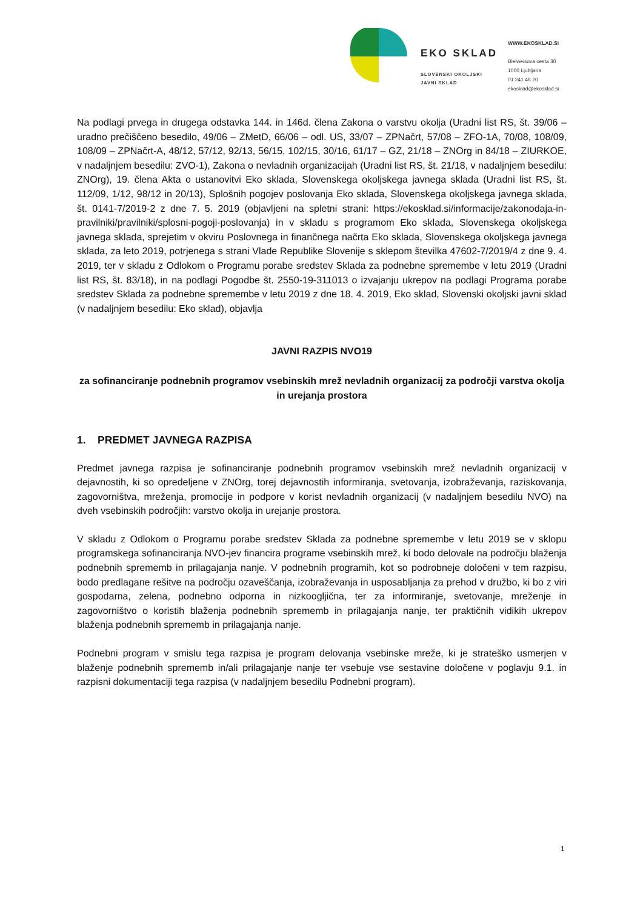EKO SKLAD
SLOVENSKI OKOLJSKI
JAVNI SKLAD
WWW.EKOSKLAD.SI
Bleiweisova cesta 30
1000 Ljubljana
01 241 48 20
ekosklad@ekosklad.si
Na podlagi prvega in drugega odstavka 144. in 146d. člena Zakona o varstvu okolja (Uradni list RS, št. 39/06 – uradno prečiščeno besedilo, 49/06 – ZMetD, 66/06 – odl. US, 33/07 – ZPNačrt, 57/08 – ZFO-1A, 70/08, 108/09, 108/09 – ZPNačrt-A, 48/12, 57/12, 92/13, 56/15, 102/15, 30/16, 61/17 – GZ, 21/18 – ZNOrg in 84/18 – ZIURKOE, v nadaljnjem besedilu: ZVO-1), Zakona o nevladnih organizacijah (Uradni list RS, št. 21/18, v nadaljnjem besedilu: ZNOrg), 19. člena Akta o ustanovitvi Eko sklada, Slovenskega okoljskega javnega sklada (Uradni list RS, št. 112/09, 1/12, 98/12 in 20/13), Splošnih pogojev poslovanja Eko sklada, Slovenskega okoljskega javnega sklada, št. 0141-7/2019-2 z dne 7. 5. 2019 (objavljeni na spletni strani: https://ekosklad.si/informacije/zakonodaja-in-pravilniki/pravilniki/splosni-pogoji-poslovanja) in v skladu s programom Eko sklada, Slovenskega okoljskega javnega sklada, sprejetim v okviru Poslovnega in finančnega načrta Eko sklada, Slovenskega okoljskega javnega sklada, za leto 2019, potrjenega s strani Vlade Republike Slovenije s sklepom številka 47602-7/2019/4 z dne 9. 4. 2019, ter v skladu z Odlokom o Programu porabe sredstev Sklada za podnebne spremembe v letu 2019 (Uradni list RS, št. 83/18), in na podlagi Pogodbe št. 2550-19-311013 o izvajanju ukrepov na podlagi Programa porabe sredstev Sklada za podnebne spremembe v letu 2019 z dne 18. 4. 2019, Eko sklad, Slovenski okoljski javni sklad (v nadaljnjem besedilu: Eko sklad), objavlja
JAVNI RAZPIS NVO19
za sofinanciranje podnebnih programov vsebinskih mrež nevladnih organizacij za področji varstva okolja in urejanja prostora
1. PREDMET JAVNEGA RAZPISA
Predmet javnega razpisa je sofinanciranje podnebnih programov vsebinskih mrež nevladnih organizacij v dejavnostih, ki so opredeljene v ZNOrg, torej dejavnostih informiranja, svetovanja, izobraževanja, raziskovanja, zagovorništva, mreženja, promocije in podpore v korist nevladnih organizacij (v nadaljnjem besedilu NVO) na dveh vsebinskih področjih: varstvo okolja in urejanje prostora.
V skladu z Odlokom o Programu porabe sredstev Sklada za podnebne spremembe v letu 2019 se v sklopu programskega sofinanciranja NVO-jev financira programe vsebinskih mrež, ki bodo delovale na področju blaženja podnebnih sprememb in prilagajanja nanje. V podnebnih programih, kot so podrobneje določeni v tem razpisu, bodo predlagane rešitve na področju ozaveščanja, izobraževanja in usposabljanja za prehod v družbo, ki bo z viri gospodarna, zelena, podnebno odporna in nizkoogljična, ter za informiranje, svetovanje, mreženje in zagovorništvo o koristih blaženja podnebnih sprememb in prilagajanja nanje, ter praktičnih vidikih ukrepov blaženja podnebnih sprememb in prilagajanja nanje.
Podnebni program v smislu tega razpisa je program delovanja vsebinske mreže, ki je strateško usmerjen v blaženje podnebnih sprememb in/ali prilagajanje nanje ter vsebuje vse sestavine določene v poglavju 9.1. in razpisni dokumentaciji tega razpisa (v nadaljnjem besedilu Podnebni program).
1